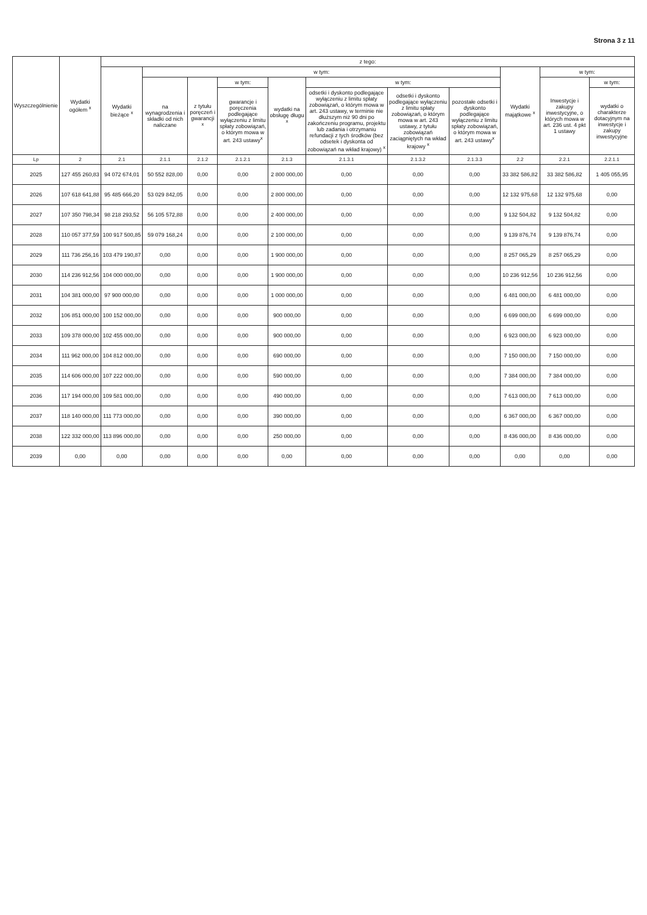Strona 3 z 11
| Wyszczególnienie | Wydatki ogółem <sup>x</sup> | z tego: | | | | | | | | | | |
| --- | --- | --- | --- | --- | --- | --- | --- | --- | --- | --- | --- | --- |
| | | Wydatki bieżące <sup>x</sup> | w tym: | | | | | | | Wydatki majątkowe <sup>x</sup> | w tym: | |
| | | | na wynagrodzenia i składki od nich naliczane | z tytułu poręczeń i gwarancji <sup>x</sup> | w tym: | wydatki na obsługę długu <sup>x</sup> | w tym: | | | | Inwestycje i zakupy inwestycyjne, o których mowa w art. 236 ust. 4 pkt 1 ustawy | w tym: |
| | | | | | gwarancje i poręczenia podlegające wyłączeniu z limitu spłaty zobowiązań, o którym mowa w art. 243 ustawy<sup>x</sup> | | odsetki i dyskonto podlegające wyłączeniu z limitu spłaty zobowiązań, o którym mowa w art. 243 ustawy, w terminie nie dłuższym niż 90 dni po zakończeniu programu, projektu lub zadania i otrzymaniu refundacji z tych środków (bez odsetek i dyskonta od zobowiązań na wkład krajowy) <sup>x</sup> | odsetki i dyskonto podlegające wyłączeniu z limitu spłaty zobowiązań, o którym mowa w art. 243 ustawy, z tytułu zobowiązań zaciągniętych na wkład krajowy <sup>x</sup> | pozostałe odsetki i dyskonto podlegające wyłączeniu z limitu spłaty zobowiązań, o którym mowa w art. 243 ustawy<sup>x</sup> | | | wydatki o charakterze dotacyjnym na inwestycje i zakupy inwestycyjne |
| Lp | 2 | 2.1 | 2.1.1 | 2.1.2 | 2.1.2.1 | 2.1.3 | 2.1.3.1 | 2.1.3.2 | 2.1.3.3 | 2.2 | 2.2.1 | 2.2.1.1 |
| 2025 | 127 455 260,83 | 94 072 674,01 | 50 552 828,00 | 0,00 | 0,00 | 2 800 000,00 | 0,00 | 0,00 | 0,00 | 33 382 586,82 | 33 382 586,82 | 1 405 055,95 |
| 2026 | 107 618 641,88 | 95 485 666,20 | 53 029 842,05 | 0,00 | 0,00 | 2 800 000,00 | 0,00 | 0,00 | 0,00 | 12 132 975,68 | 12 132 975,68 | 0,00 |
| 2027 | 107 350 798,34 | 98 218 293,52 | 56 105 572,88 | 0,00 | 0,00 | 2 400 000,00 | 0,00 | 0,00 | 0,00 | 9 132 504,82 | 9 132 504,82 | 0,00 |
| 2028 | 110 057 377,59 | 100 917 500,85 | 59 079 168,24 | 0,00 | 0,00 | 2 100 000,00 | 0,00 | 0,00 | 0,00 | 9 139 876,74 | 9 139 876,74 | 0,00 |
| 2029 | 111 736 256,16 | 103 479 190,87 | 0,00 | 0,00 | 0,00 | 1 900 000,00 | 0,00 | 0,00 | 0,00 | 8 257 065,29 | 8 257 065,29 | 0,00 |
| 2030 | 114 236 912,56 | 104 000 000,00 | 0,00 | 0,00 | 0,00 | 1 900 000,00 | 0,00 | 0,00 | 0,00 | 10 236 912,56 | 10 236 912,56 | 0,00 |
| 2031 | 104 381 000,00 | 97 900 000,00 | 0,00 | 0,00 | 0,00 | 1 000 000,00 | 0,00 | 0,00 | 0,00 | 6 481 000,00 | 6 481 000,00 | 0,00 |
| 2032 | 106 851 000,00 | 100 152 000,00 | 0,00 | 0,00 | 0,00 | 900 000,00 | 0,00 | 0,00 | 0,00 | 6 699 000,00 | 6 699 000,00 | 0,00 |
| 2033 | 109 378 000,00 | 102 455 000,00 | 0,00 | 0,00 | 0,00 | 900 000,00 | 0,00 | 0,00 | 0,00 | 6 923 000,00 | 6 923 000,00 | 0,00 |
| 2034 | 111 962 000,00 | 104 812 000,00 | 0,00 | 0,00 | 0,00 | 690 000,00 | 0,00 | 0,00 | 0,00 | 7 150 000,00 | 7 150 000,00 | 0,00 |
| 2035 | 114 606 000,00 | 107 222 000,00 | 0,00 | 0,00 | 0,00 | 590 000,00 | 0,00 | 0,00 | 0,00 | 7 384 000,00 | 7 384 000,00 | 0,00 |
| 2036 | 117 194 000,00 | 109 581 000,00 | 0,00 | 0,00 | 0,00 | 490 000,00 | 0,00 | 0,00 | 0,00 | 7 613 000,00 | 7 613 000,00 | 0,00 |
| 2037 | 118 140 000,00 | 111 773 000,00 | 0,00 | 0,00 | 0,00 | 390 000,00 | 0,00 | 0,00 | 0,00 | 6 367 000,00 | 6 367 000,00 | 0,00 |
| 2038 | 122 332 000,00 | 113 896 000,00 | 0,00 | 0,00 | 0,00 | 250 000,00 | 0,00 | 0,00 | 0,00 | 8 436 000,00 | 8 436 000,00 | 0,00 |
| 2039 | 0,00 | 0,00 | 0,00 | 0,00 | 0,00 | 0,00 | 0,00 | 0,00 | 0,00 | 0,00 | 0,00 | 0,00 |